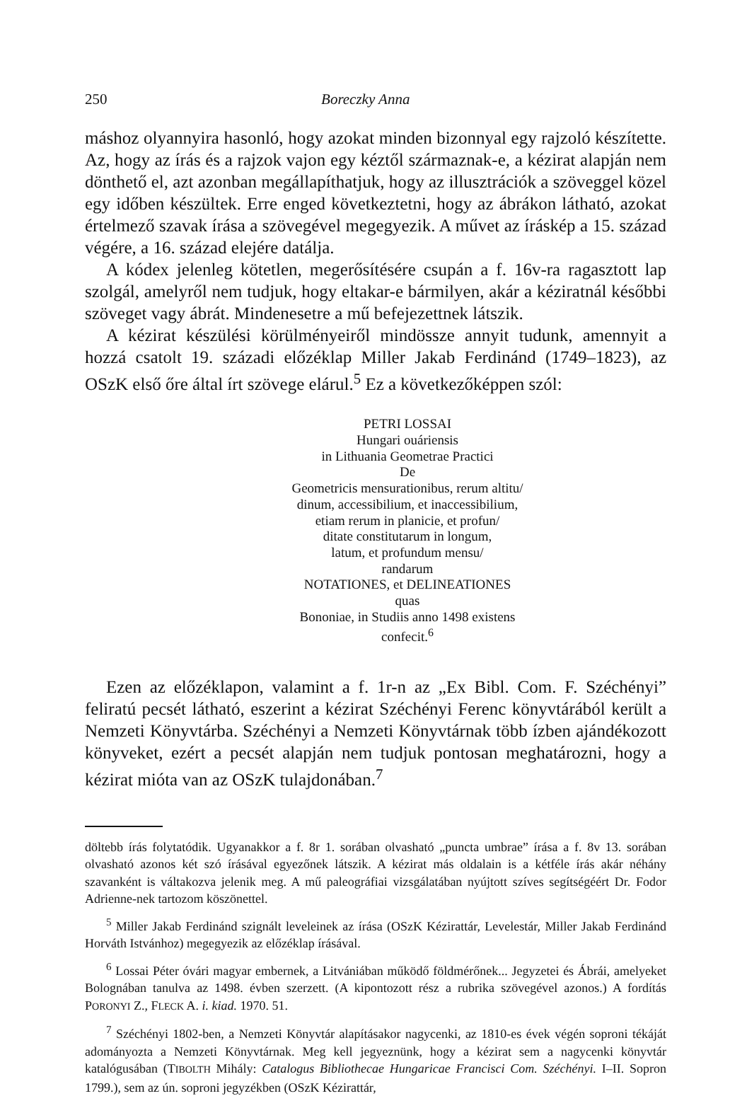250 Boreczky Anna
máshoz olyannyira hasonló, hogy azokat minden bizonnyal egy rajzoló készítette. Az, hogy az írás és a rajzok vajon egy kéztől származnak-e, a kézirat alapján nem dönthető el, azt azonban megállapíthatjuk, hogy az illusztrációk a szöveggel közel egy időben készültek. Erre enged következtetni, hogy az ábrákon látható, azokat értelmező szavak írása a szövegével megegyezik. A művet az írás­kép a 15. század végére, a 16. század elejére datálja.
A kódex jelenleg kötetlen, megerősítésére csupán a f. 16v-ra ragasztott lap szolgál, amelyről nem tudjuk, hogy eltakar-e bármilyen, akár a kéziratnál későbbi szöveget vagy ábrát. Mindenesetre a mű befejezettnek látszik.
A kézirat készülési körülményeiről mindössze annyit tudunk, amennyit a hozzá csatolt 19. századi előzéklap Miller Jakab Ferdinánd (1749–1823), az OSzK első őre által írt szövege elárul.<sup>5</sup> Ez a következőképpen szól:
PETRI LOSSAI
Hungari ouáriensis
in Lithuania Geometrae Practici
De
Geometricis mensurationibus, rerum altitu/
dinum, accessibilium, et inaccessibilium,
etiam rerum in planicie, et profun/
ditate constitutarum in longum,
latum, et profundum mensu/
randarum
NOTATIONES, et DELINEATIONES
quas
Bononiae, in Studiis anno 1498 existens
confecit.<sup>6</sup>
Ezen az előzéklapon, valamint a f. 1r-n az „Ex Bibl. Com. F. Széchényi” feliratú pecsét látható, eszerint a kézirat Széchényi Ferenc könyvtárából került a Nemzeti Könyvtárba. Széchényi a Nemzeti Könyvtárnak több ízben ajándékozott könyveket, ezért a pecsét alapján nem tudjuk pontosan meghatározni, hogy a kézirat mióta van az OSzK tulajdonában.<sup>7</sup>
döltebb írás folytatódik. Ugyanakkor a f. 8r 1. sorában olvasható „puncta umbrae” írása a f. 8v 13. sorában olvasható azonos két szó írásával egyezőnek látszik. A kézirat más oldalain is a kétféle írás akár néhány szavanként is váltakozva jelenik meg. A mű paleográfiai vizsgálatában nyújtott szíves segítségéért Dr. Fodor Adrienne-nek tartozom köszönettel.
<sup>5</sup> Miller Jakab Ferdinánd szignált leveleinek az írása (OSzK Kézirattár, Levelestár, Miller Jakab Ferdinánd Horváth Istvánhoz) megegyezik az előzéklap írásával.
<sup>6</sup> Lossai Péter óvári magyar embernek, a Litvániában működő földmérőnek... Jegyzetei és Ábrái, amelyeket Bolognában tanulva az 1498. évben szerzett. (A kipontozott rész a rubrika szövegével azonos.) A fordítás PORONYI Z., FLECK A. i. kiad. 1970. 51.
<sup>7</sup> Széchényi 1802-ben, a Nemzeti Könyvtár alapításakor nagycenki, az 1810-es évek végén soproni tékáját adományozta a Nemzeti Könyvtárnak. Meg kell jegyeznünk, hogy a kézirat sem a nagycenki könyvtár katalógusában (TIBOLTH Mihály: Catalogus Bibliothecae Hungaricae Francisci Com. Széchényi. I–II. Sopron 1799.), sem az ún. soproni jegyzékben (OSzK Kézirattár,